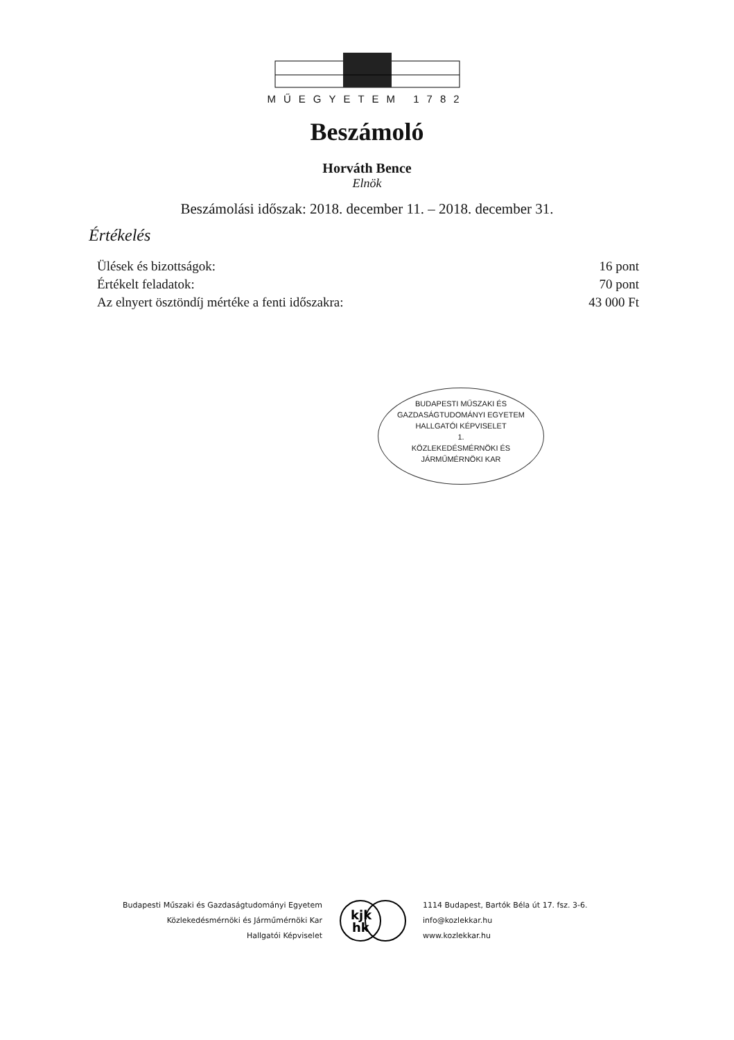MŰEGYETEM 1782
Beszámoló
Horváth Bence
Elnök
Beszámolási időszak: 2018. december 11. – 2018. december 31.
Értékelés
| Ülések és bizottságok: | 16 pont |
| Értékelt feladatok: | 70 pont |
| Az elnyert ösztöndíj mértéke a fenti időszakra: | 43 000 Ft |
BUDAPESTI MŰSZAKI ÉS
GAZDASÁGTUDOMÁNYI EGYETEM
HALLGATÓI KÉPVISELET
1.
KÖZLEKEDÉSMÉRNÖKI ÉS
JÁRMŰMÉRNÖKI KAR
Budapesti Műszaki és Gazdaságtudományi Egyetem
Közlekedésmérnöki és Járműmérnöki Kar
Hallgatói Képviselet
kjk
hk
1114 Budapest, Bartók Béla út 17. fsz. 3-6.
info@kozlekkar.hu
www.kozlekkar.hu